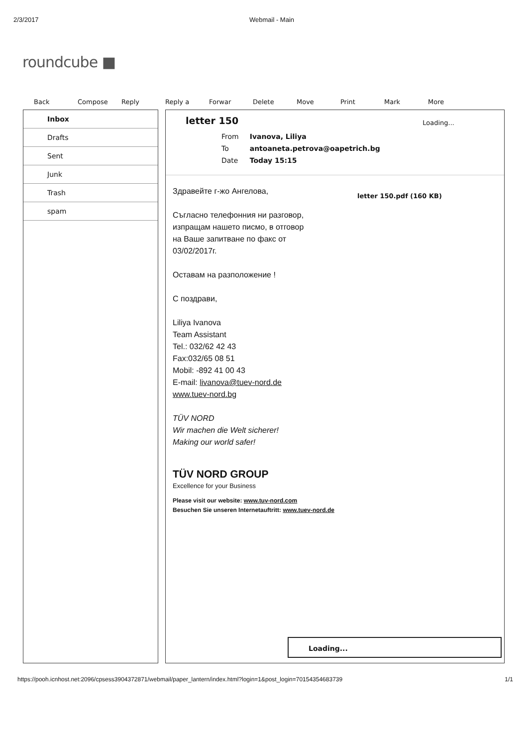2/3/2017 Webmail - Main
roundcube ■
Back Compose Reply Reply a Forwar Delete Move Print Mark More
Inbox
Drafts
Sent
Junk
Trash
spam
letter 150
Loading...
| From | Ivanova, Liliya |
| To | antoaneta.petrova@oapetrich.bg |
| Date | Today 15:15 |
letter 150.pdf (160 KB)
Здравейте г-жо Ангелова,
Съгласно телефонния ни разговор,
изпращам нашето писмо, в отговор
на Ваше запитване по факс от
03/02/2017г.
Оставам на разположение !
С поздрави,
Liliya Ivanova
Team Assistant
Tel.: 032/62 42 43
Fax:032/65 08 51
Mobil: -892 41 00 43
E-mail: livanova@tuev-nord.de
www.tuev-nord.bg
TÜV NORD
Wir machen die Welt sicherer!
Making our world safer!
TÜV NORD GROUP
Excellence for your Business
Please visit our website: www.tuv-nord.com
Besuchen Sie unseren Internetauftritt: www.tuev-nord.de
Loading...
https://pooh.icnhost.net:2096/cpsess3904372871/webmail/paper_lantern/index.html?login=1&post_login=70154354683739 1/1